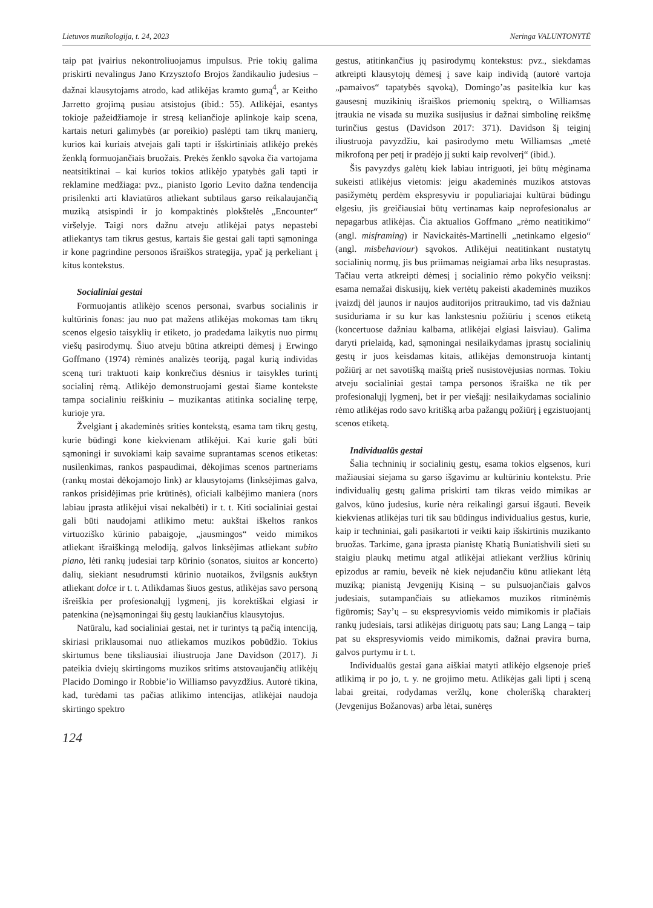Lietuvos muzikologija, t. 24, 2023 Neringa VALUNTONYTĖ
taip pat įvairius nekontroliuojamus impulsus. Prie tokių galima priskirti nevalingus Jano Krzysztofo Brojos žandikaulio judesius – dažnai klausytojams atrodo, kad atlikėjas kramto gumą<sup>4</sup>, ar Keitho Jarretto grojimą pusiau atsistojus (ibid.: 55). Atlikėjai, esantys tokioje pažeidžiamoje ir stresą keliančioje aplinkoje kaip scena, kartais neturi galimybės (ar poreikio) paslėpti tam tikrų manierų, kurios kai kuriais atvejais gali tapti ir išskirtiniais atlikėjo prekės ženklą formuojančiais bruožais. Prekės ženklo sąvoka čia vartojama neatsitiktinai – kai kurios tokios atlikėjo ypatybės gali tapti ir reklamine medžiaga: pvz., pianisto Igorio Levito dažna tendencija prisilenkti arti klaviatūros atliekant subtilaus garso reikalaujančią muziką atsispindi ir jo kompaktinės plokštelės „Encounter“ viršelyje. Taigi nors dažnu atveju atlikėjai patys nepastebi atliekantys tam tikrus gestus, kartais šie gestai gali tapti sąmoninga ir kone pagrindine personos išraiškos strategija, ypač ją perkeliant į kitus kontekstus.
Socialiniai gestai
Formuojantis atlikėjo scenos personai, svarbus socialinis ir kultūrinis fonas: jau nuo pat mažens atlikėjas mokomas tam tikrų scenos elgesio taisyklių ir etiketo, jo pradedama laikytis nuo pirmų viešų pasirodymų. Šiuo atveju būtina atkreipti dėmesį į Erwingo Goffmano (1974) rėminės analizės teoriją, pagal kurią individas sceną turi traktuoti kaip konkrečius dėsnius ir taisykles turintį socialinį rėmą. Atlikėjo demonstruojami gestai šiame kontekste tampa socialiniu reiškiniu – muzikantas atitinka socialinę terpę, kurioje yra.
Žvelgiant į akademinės srities kontekstą, esama tam tikrų gestų, kurie būdingi kone kiekvienam atlikėjui. Kai kurie gali būti sąmoningi ir suvokiami kaip savaime suprantamas scenos etiketas: nusilenkimas, rankos paspaudimai, dėkojimas scenos partneriams (rankų mostai dėkojamojo link) ar klausytojams (linksėjimas galva, rankos prisidėjimas prie krūtinės), oficiali kalbėjimo maniera (nors labiau įprasta atlikėjui visai nekalbėti) ir t. t. Kiti socialiniai gestai gali būti naudojami atlikimo metu: aukštai iškeltos rankos virtuoziško kūrinio pabaigoje, „jausmingos“ veido mimikos atliekant išraiškingą melodiją, galvos linksėjimas atliekant subito piano, lėti rankų judesiai tarp kūrinio (sonatos, siuitos ar koncerto) dalių, siekiant nesudrumsti kūrinio nuotaikos, žvilgsnis aukštyn atliekant dolce ir t. t. Atlikdamas šiuos gestus, atlikėjas savo personą išreiškia per profesionalųjį lygmenį, jis korektiškai elgiasi ir patenkina (ne)sąmoningai šių gestų laukiančius klausytojus.
Natūralu, kad socialiniai gestai, net ir turintys tą pačią intenciją, skiriasi priklausomai nuo atliekamos muzikos pobūdžio. Tokius skirtumus bene tiksliausiai iliustruoja Jane Davidson (2017). Ji pateikia dviejų skirtingoms muzikos sritims atstovaujančių atlikėjų Placido Domingo ir Robbie’io Williamso pavyzdžius. Autorė tikina, kad, turėdami tas pačias atlikimo intencijas, atlikėjai naudoja skirtingo spektro
gestus, atitinkančius jų pasirodymų kontekstus: pvz., siekdamas atkreipti klausytojų dėmesį į save kaip individą (autorė vartoja „pamaivos“ tapatybės sąvoką), Domingo’as pasitelkia kur kas gausesnį muzikinių išraiškos priemonių spektrą, o Williamsas įtraukia ne visada su muzika susijusius ir dažnai simbolinę reikšmę turinčius gestus (Davidson 2017: 371). Davidson šį teiginį iliustruoja pavyzdžiu, kai pasirodymo metu Williamsas „metė mikrofoną per petį ir pradėjo jį sukti kaip revolverį“ (ibid.).
Šis pavyzdys galėtų kiek labiau intriguoti, jei būtų mėginama sukeisti atlikėjus vietomis: jeigu akademinės muzikos atstovas pasižymėtų perdėm ekspresyviu ir populiariajai kultūrai būdingu elgesiu, jis greičiausiai būtų vertinamas kaip neprofesionalus ar nepagarbus atlikėjas. Čia aktualios Goffmano „rėmo neatitikimo“ (angl. misframing) ir Navickaitės-Martinelli „netinkamo elgesio“ (angl. misbehaviour) sąvokos. Atlikėjui neatitinkant nustatytų socialinių normų, jis bus priimamas neigiamai arba liks nesuprastas. Tačiau verta atkreipti dėmesį į socialinio rėmo pokyčio veiksnį: esama nemažai diskusijų, kiek vertėtų pakeisti akademinės muzikos įvaizdį dėl jaunos ir naujos auditorijos pritraukimo, tad vis dažniau susiduriama ir su kur kas lankstesniu požiūriu į scenos etiketą (koncertuose dažniau kalbama, atlikėjai elgiasi laisviau). Galima daryti prielaidą, kad, sąmoningai nesilaikydamas įprastų socialinių gestų ir juos keisdamas kitais, atlikėjas demonstruoja kintantį požiūrį ar net savotišką maištą prieš nusistovėjusias normas. Tokiu atveju socialiniai gestai tampa personos išraiška ne tik per profesionalųjį lygmenį, bet ir per viešąjį: nesilaikydamas socialinio rėmo atlikėjas rodo savo kritišką arba pažangų požiūrį į egzistuojantį scenos etiketą.
Individualūs gestai
Šalia techninių ir socialinių gestų, esama tokios elgsenos, kuri mažiausiai siejama su garso išgavimu ar kultūriniu kontekstu. Prie individualių gestų galima priskirti tam tikras veido mimikas ar galvos, kūno judesius, kurie nėra reikalingi garsui išgauti. Beveik kiekvienas atlikėjas turi tik sau būdingus individualius gestus, kurie, kaip ir techniniai, gali pasikartoti ir veikti kaip išskirtinis muzikanto bruožas. Tarkime, gana įprasta pianistę Khatią Buniatishvili sieti su staigiu plaukų metimu atgal atlikėjai atliekant veržlius kūrinių epizodus ar ramiu, beveik nė kiek nejudančiu kūnu atliekant lėtą muziką; pianistą Jevgenijų Kisiną – su pulsuojančiais galvos judesiais, sutampančiais su atliekamos muzikos ritminėmis figūromis; Say’ų – su ekspresyviomis veido mimikomis ir plačiais rankų judesiais, tarsi atlikėjas diriguotų pats sau; Lang Langą – taip pat su ekspresyviomis veido mimikomis, dažnai pravira burna, galvos purtymu ir t. t.
Individualūs gestai gana aiškiai matyti atlikėjo elgsenoje prieš atlikimą ir po jo, t. y. ne grojimo metu. Atlikėjas gali lipti į sceną labai greitai, rodydamas veržlų, kone cholerišką charakterį (Jevgenijus Božanovas) arba lėtai, sunėręs
124